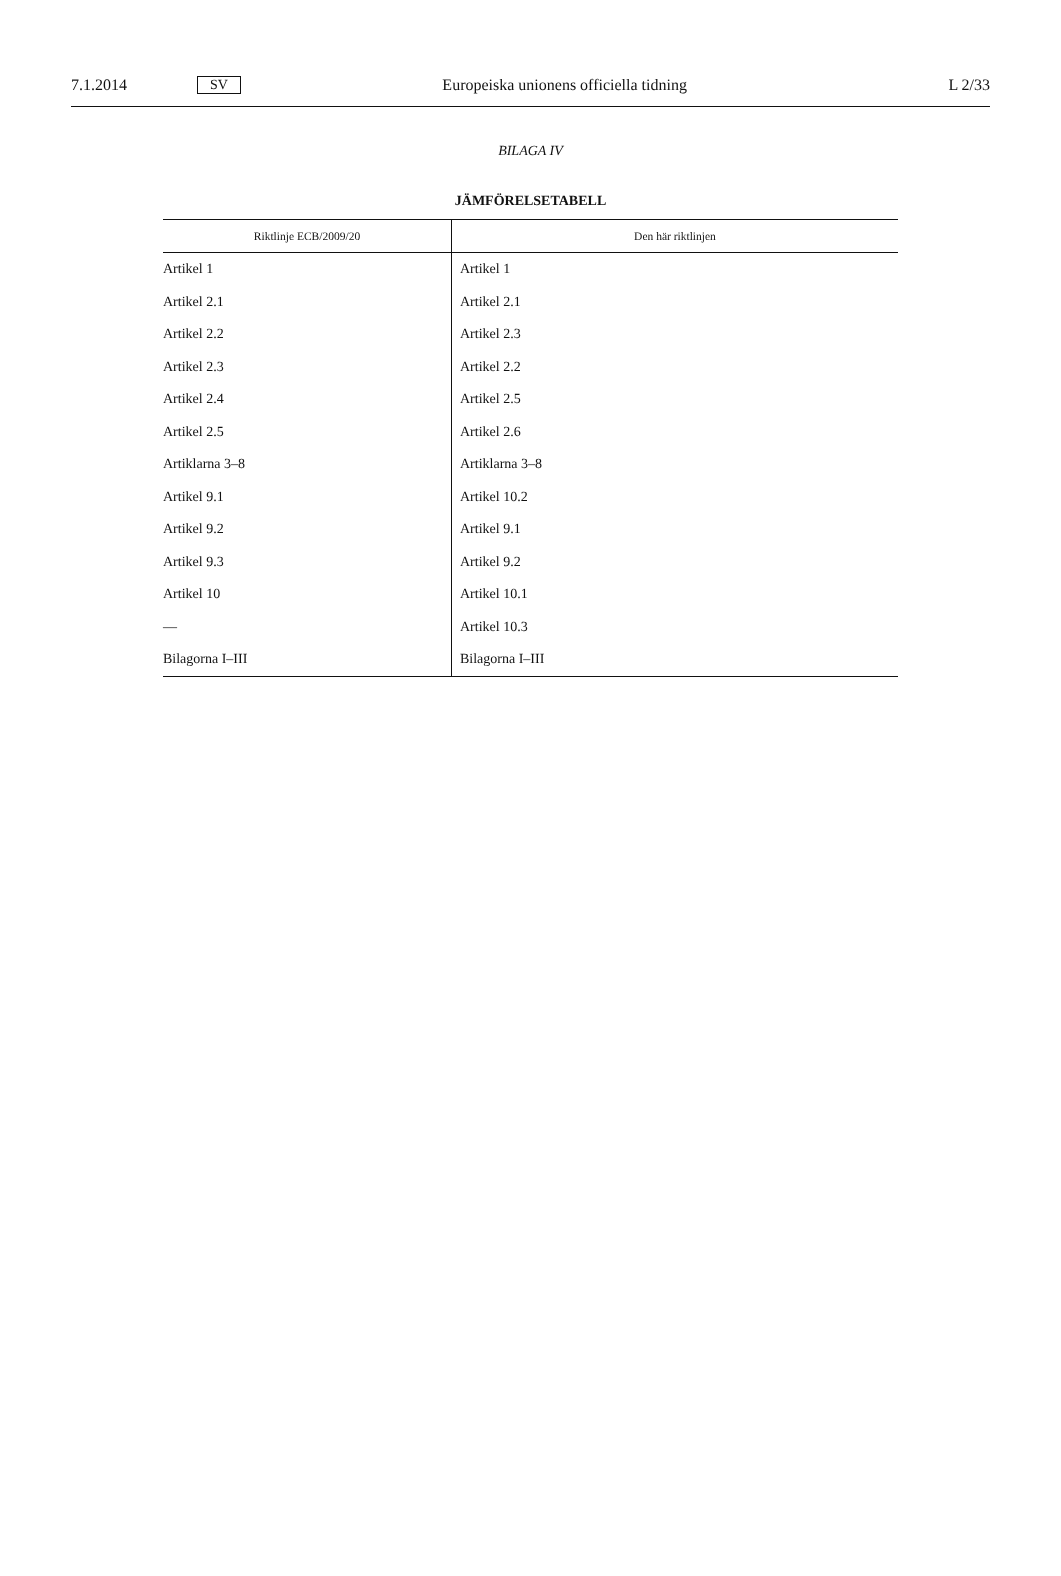7.1.2014 SV Europeiska unionens officiella tidning L 2/33
BILAGA IV
JÄMFÖRELSETABELL
| Riktlinje ECB/2009/20 | Den här riktlinjen |
| --- | --- |
| Artikel 1 | Artikel 1 |
| Artikel 2.1 | Artikel 2.1 |
| Artikel 2.2 | Artikel 2.3 |
| Artikel 2.3 | Artikel 2.2 |
| Artikel 2.4 | Artikel 2.5 |
| Artikel 2.5 | Artikel 2.6 |
| Artiklarna 3–8 | Artiklarna 3–8 |
| Artikel 9.1 | Artikel 10.2 |
| Artikel 9.2 | Artikel 9.1 |
| Artikel 9.3 | Artikel 9.2 |
| Artikel 10 | Artikel 10.1 |
| — | Artikel 10.3 |
| Bilagorna I–III | Bilagorna I–III |